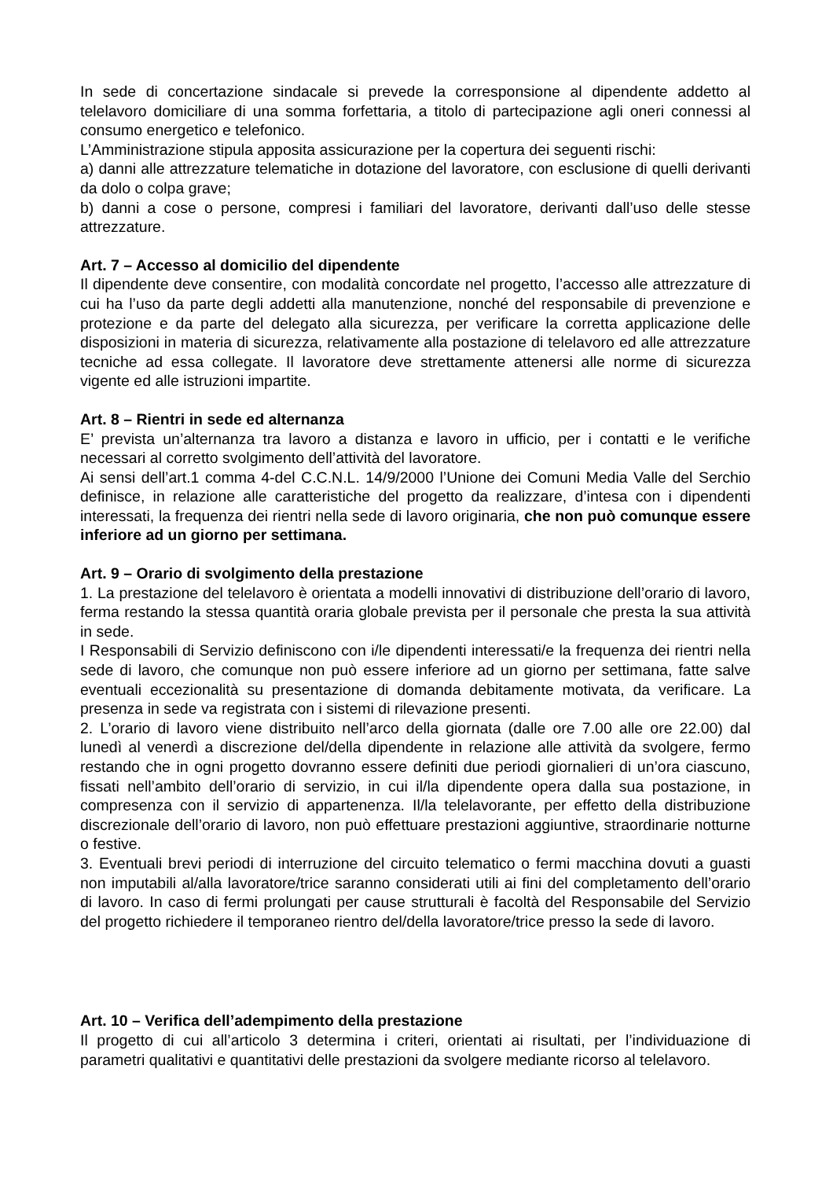In sede di concertazione sindacale si prevede la corresponsione al dipendente addetto al telelavoro domiciliare di una somma forfettaria, a titolo di partecipazione agli oneri connessi al consumo energetico e telefonico.
L’Amministrazione stipula apposita assicurazione per la copertura dei seguenti rischi:
a) danni alle attrezzature telematiche in dotazione del lavoratore, con esclusione di quelli derivanti da dolo o colpa grave;
b) danni a cose o persone, compresi i familiari del lavoratore, derivanti dall’uso delle stesse attrezzature.
Art. 7 – Accesso al domicilio del dipendente
Il dipendente deve consentire, con modalità concordate nel progetto, l’accesso alle attrezzature di cui ha l’uso da parte degli addetti alla manutenzione, nonché del responsabile di prevenzione e protezione e da parte del delegato alla sicurezza, per verificare la corretta applicazione delle disposizioni in materia di sicurezza, relativamente alla postazione di telelavoro ed alle attrezzature tecniche ad essa collegate. Il lavoratore deve strettamente attenersi alle norme di sicurezza vigente ed alle istruzioni impartite.
Art. 8 – Rientri in sede ed alternanza
E’ prevista un’alternanza tra lavoro a distanza e lavoro in ufficio, per i contatti e le verifiche necessari al corretto svolgimento dell’attività del lavoratore.
Ai sensi dell’art.1 comma 4-del C.C.N.L. 14/9/2000 l’Unione dei Comuni Media Valle del Serchio definisce, in relazione alle caratteristiche del progetto da realizzare, d’intesa con i dipendenti interessati, la frequenza dei rientri nella sede di lavoro originaria, che non può comunque essere inferiore ad un giorno per settimana.
Art. 9 – Orario di svolgimento della prestazione
1. La prestazione del telelavoro è orientata a modelli innovativi di distribuzione dell’orario di lavoro, ferma restando la stessa quantità oraria globale prevista per il personale che presta la sua attività in sede.
I Responsabili di Servizio definiscono con i/le dipendenti interessati/e la frequenza dei rientri nella sede di lavoro, che comunque non può essere inferiore ad un giorno per settimana, fatte salve eventuali eccezionalità su presentazione di domanda debitamente motivata, da verificare. La presenza in sede va registrata con i sistemi di rilevazione presenti.
2. L’orario di lavoro viene distribuito nell’arco della giornata (dalle ore 7.00 alle ore 22.00) dal lunedì al venerdì a discrezione del/della dipendente in relazione alle attività da svolgere, fermo restando che in ogni progetto dovranno essere definiti due periodi giornalieri di un’ora ciascuno, fissati nell’ambito dell’orario di servizio, in cui il/la dipendente opera dalla sua postazione, in compresenza con il servizio di appartenenza. Il/la telelavorante, per effetto della distribuzione discrezionale dell’orario di lavoro, non può effettuare prestazioni aggiuntive, straordinarie notturne o festive.
3. Eventuali brevi periodi di interruzione del circuito telematico o fermi macchina dovuti a guasti non imputabili al/alla lavoratore/trice saranno considerati utili ai fini del completamento dell’orario di lavoro. In caso di fermi prolungati per cause strutturali è facoltà del Responsabile del Servizio del progetto richiedere il temporaneo rientro del/della lavoratore/trice presso la sede di lavoro.
Art. 10 – Verifica dell’adempimento della prestazione
Il progetto di cui all’articolo 3 determina i criteri, orientati ai risultati, per l’individuazione di parametri qualitativi e quantitativi delle prestazioni da svolgere mediante ricorso al telelavoro.